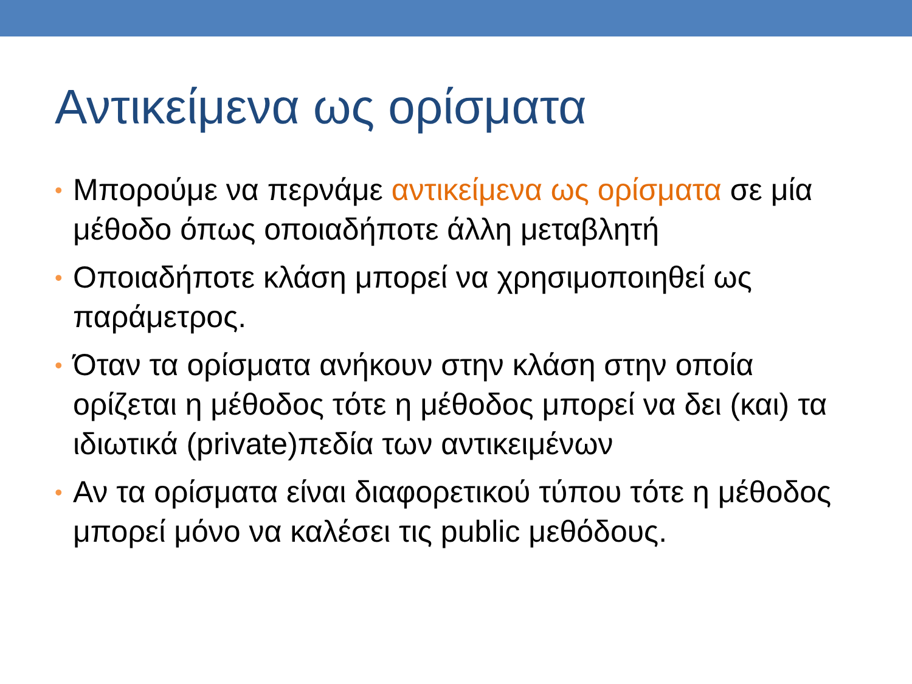Αντικείμενα ως ορίσματα
• Μπορούμε να περνάμε αντικείμενα ως ορίσματα σε μία μέθοδο όπως οποιαδήποτε άλλη μεταβλητή
• Οποιαδήποτε κλάση μπορεί να χρησιμοποιηθεί ως παράμετρος.
• Όταν τα ορίσματα ανήκουν στην κλάση στην οποία ορίζεται η μέθοδος τότε η μέθοδος μπορεί να δει (και) τα ιδιωτικά (private)πεδία των αντικειμένων
• Αν τα ορίσματα είναι διαφορετικού τύπου τότε η μέθοδος μπορεί μόνο να καλέσει τις public μεθόδους.